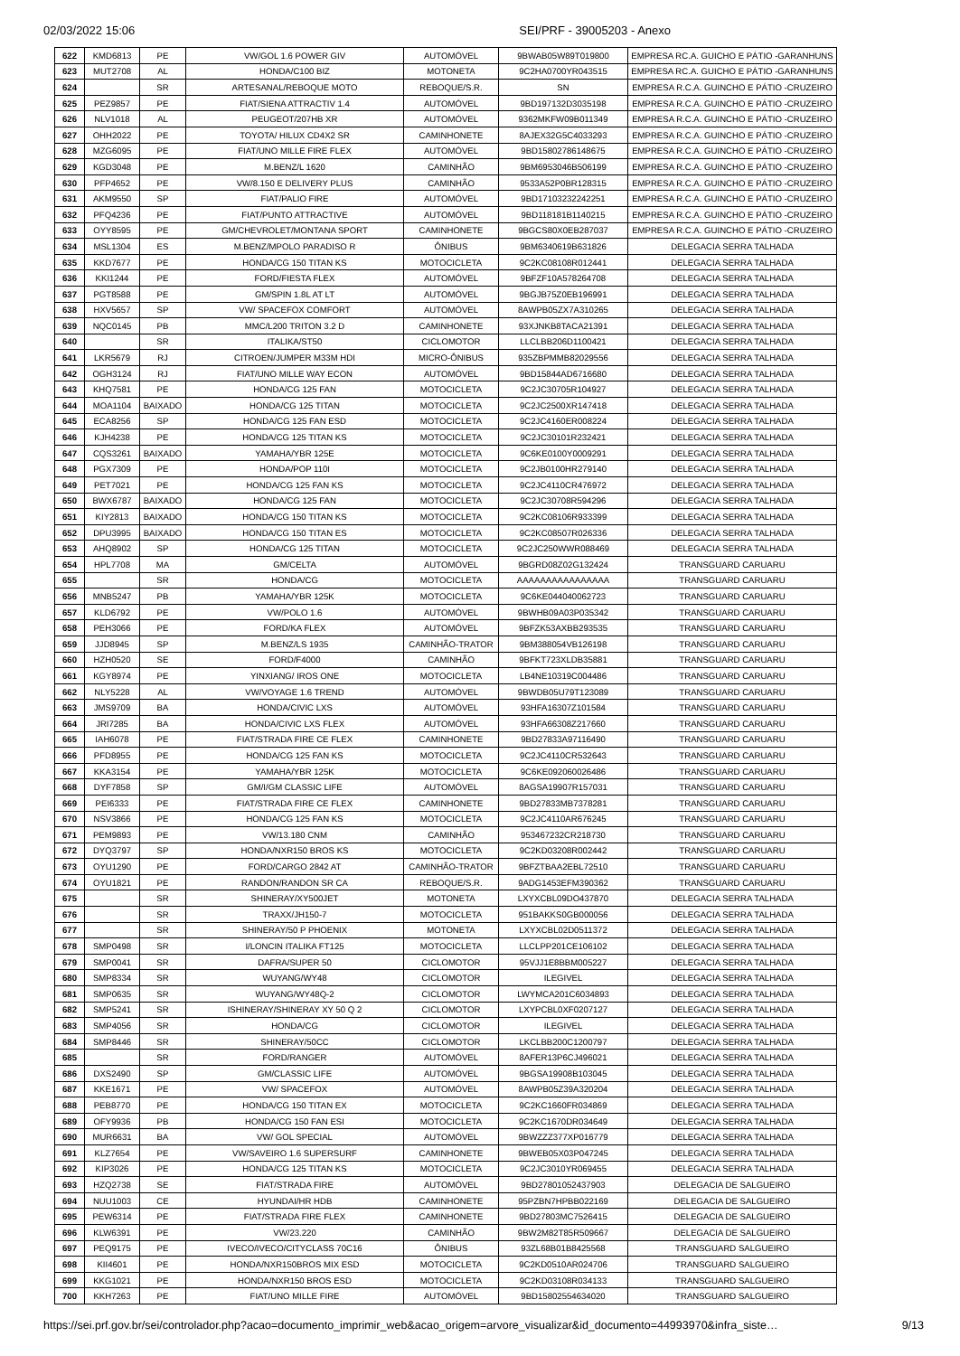02/03/2022 15:06 SEI/PRF - 39005203 - Anexo
| 622 | KMD6813 | PE | VW/GOL 1.6 POWER GIV | AUTOMÓVEL | 9BWAB05W89T019800 | EMPRESA RC.A. GUICHO E PÁTIO -GARANHUNS |
| 623 | MUT2708 | AL | HONDA/C100 BIZ | MOTONETA | 9C2HA0700YR043515 | EMPRESA RC.A. GUICHO E PÁTIO -GARANHUNS |
| 624 | | SR | ARTESANAL/REBOQUE MOTO | REBOQUE/S.R. | SN | EMPRESA R.C.A. GUINCHO E PÁTIO -CRUZEIRO |
| 625 | PEZ9857 | PE | FIAT/SIENA ATTRACTIV 1.4 | AUTOMÓVEL | 9BD197132D3035198 | EMPRESA R.C.A. GUINCHO E PÁTIO -CRUZEIRO |
| 626 | NLV1018 | AL | PEUGEOT/207HB XR | AUTOMÓVEL | 9362MKFW09B011349 | EMPRESA R.C.A. GUINCHO E PÁTIO -CRUZEIRO |
| 627 | OHH2022 | PE | TOYOTA/ HILUX CD4X2 SR | CAMINHONETE | 8AJEX32G5C4033293 | EMPRESA R.C.A. GUINCHO E PÁTIO -CRUZEIRO |
| 628 | MZG6095 | PE | FIAT/UNO MILLE FIRE FLEX | AUTOMÓVEL | 9BD15802786148675 | EMPRESA R.C.A. GUINCHO E PÁTIO -CRUZEIRO |
| 629 | KGD3048 | PE | M.BENZ/L 1620 | CAMINHÃO | 9BM6953046B506199 | EMPRESA R.C.A. GUINCHO E PÁTIO -CRUZEIRO |
| 630 | PFP4652 | PE | VW/8.150 E DELIVERY PLUS | CAMINHÃO | 9533A52P0BR128315 | EMPRESA R.C.A. GUINCHO E PÁTIO -CRUZEIRO |
| 631 | AKM9550 | SP | FIAT/PALIO FIRE | AUTOMÓVEL | 9BD17103232242251 | EMPRESA R.C.A. GUINCHO E PÁTIO -CRUZEIRO |
| 632 | PFQ4236 | PE | FIAT/PUNTO ATTRACTIVE | AUTOMÓVEL | 9BD118181B1140215 | EMPRESA R.C.A. GUINCHO E PÁTIO -CRUZEIRO |
| 633 | OYY8595 | PE | GM/CHEVROLET/MONTANA SPORT | CAMINHONETE | 9BGCS80X0EB287037 | EMPRESA R.C.A. GUINCHO E PÁTIO -CRUZEIRO |
| 634 | MSL1304 | ES | M.BENZ/MPOLO PARADISO R | ÔNIBUS | 9BM6340619B631826 | DELEGACIA SERRA TALHADA |
| 635 | KKD7677 | PE | HONDA/CG 150 TITAN KS | MOTOCICLETA | 9C2KC08108R012441 | DELEGACIA SERRA TALHADA |
| 636 | KKI1244 | PE | FORD/FIESTA FLEX | AUTOMÓVEL | 9BFZF10A578264708 | DELEGACIA SERRA TALHADA |
| 637 | PGT8588 | PE | GM/SPIN 1.8L AT LT | AUTOMÓVEL | 9BGJB75Z0EB196991 | DELEGACIA SERRA TALHADA |
| 638 | HXV5657 | SP | VW/ SPACEFOX COMFORT | AUTOMÓVEL | 8AWPB05ZX7A310265 | DELEGACIA SERRA TALHADA |
| 639 | NQC0145 | PB | MMC/L200 TRITON 3.2 D | CAMINHONETE | 93XJNKB8TACA21391 | DELEGACIA SERRA TALHADA |
| 640 | | SR | ITALIKA/ST50 | CICLOMOTOR | LLCLBB206D1100421 | DELEGACIA SERRA TALHADA |
| 641 | LKR5679 | RJ | CITROEN/JUMPER M33M HDI | MICRO-ÔNIBUS | 935ZBPMMB82029556 | DELEGACIA SERRA TALHADA |
| 642 | OGH3124 | RJ | FIAT/UNO MILLE WAY ECON | AUTOMÓVEL | 9BD15844AD6716680 | DELEGACIA SERRA TALHADA |
| 643 | KHQ7581 | PE | HONDA/CG 125 FAN | MOTOCICLETA | 9C2JC30705R104927 | DELEGACIA SERRA TALHADA |
| 644 | MOA1104 | BAIXADO | HONDA/CG 125 TITAN | MOTOCICLETA | 9C2JC2500XR147418 | DELEGACIA SERRA TALHADA |
| 645 | ECA8256 | SP | HONDA/CG 125 FAN ESD | MOTOCICLETA | 9C2JC4160ER008224 | DELEGACIA SERRA TALHADA |
| 646 | KJH4238 | PE | HONDA/CG 125 TITAN KS | MOTOCICLETA | 9C2JC30101R232421 | DELEGACIA SERRA TALHADA |
| 647 | CQS3261 | BAIXADO | YAMAHA/YBR 125E | MOTOCICLETA | 9C6KE0100Y0009291 | DELEGACIA SERRA TALHADA |
| 648 | PGX7309 | PE | HONDA/POP 110I | MOTOCICLETA | 9C2JB0100HR279140 | DELEGACIA SERRA TALHADA |
| 649 | PET7021 | PE | HONDA/CG 125 FAN KS | MOTOCICLETA | 9C2JC4110CR476972 | DELEGACIA SERRA TALHADA |
| 650 | BWX6787 | BAIXADO | HONDA/CG 125 FAN | MOTOCICLETA | 9C2JC30708R594296 | DELEGACIA SERRA TALHADA |
| 651 | KIY2813 | BAIXADO | HONDA/CG 150 TITAN KS | MOTOCICLETA | 9C2KC08106R933399 | DELEGACIA SERRA TALHADA |
| 652 | DPU3995 | BAIXADO | HONDA/CG 150 TITAN ES | MOTOCICLETA | 9C2KC08507R026336 | DELEGACIA SERRA TALHADA |
| 653 | AHQ8902 | SP | HONDA/CG 125 TITAN | MOTOCICLETA | 9C2JC250WWR088469 | DELEGACIA SERRA TALHADA |
| 654 | HPL7708 | MA | GM/CELTA | AUTOMÓVEL | 9BGRD08Z02G132424 | TRANSGUARD CARUARU |
| 655 | | SR | HONDA/CG | MOTOCICLETA | AAAAAAAAAAAAAAAA | TRANSGUARD CARUARU |
| 656 | MNB5247 | PB | YAMAHA/YBR 125K | MOTOCICLETA | 9C6KE044040062723 | TRANSGUARD CARUARU |
| 657 | KLD6792 | PE | VW/POLO 1.6 | AUTOMÓVEL | 9BWHB09A03P035342 | TRANSGUARD CARUARU |
| 658 | PEH3066 | PE | FORD/KA FLEX | AUTOMÓVEL | 9BFZK53AXBB293535 | TRANSGUARD CARUARU |
| 659 | JJD8945 | SP | M.BENZ/LS 1935 | CAMINHÃO-TRATOR | 9BM388054VB126198 | TRANSGUARD CARUARU |
| 660 | HZH0520 | SE | FORD/F4000 | CAMINHÃO | 9BFKT723XLDB35881 | TRANSGUARD CARUARU |
| 661 | KGY8974 | PE | YINXIANG/ IROS ONE | MOTOCICLETA | LB4NE10319C004486 | TRANSGUARD CARUARU |
| 662 | NLY5228 | AL | VW/VOYAGE 1.6 TREND | AUTOMÓVEL | 9BWDB05U79T123089 | TRANSGUARD CARUARU |
| 663 | JMS9709 | BA | HONDA/CIVIC LXS | AUTOMÓVEL | 93HFA16307Z101584 | TRANSGUARD CARUARU |
| 664 | JRI7285 | BA | HONDA/CIVIC LXS FLEX | AUTOMÓVEL | 93HFA66308Z217660 | TRANSGUARD CARUARU |
| 665 | IAH6078 | PE | FIAT/STRADA FIRE CE FLEX | CAMINHONETE | 9BD27833A97116490 | TRANSGUARD CARUARU |
| 666 | PFD8955 | PE | HONDA/CG 125 FAN KS | MOTOCICLETA | 9C2JC4110CR532643 | TRANSGUARD CARUARU |
| 667 | KKA3154 | PE | YAMAHA/YBR 125K | MOTOCICLETA | 9C6KE092060026486 | TRANSGUARD CARUARU |
| 668 | DYF7858 | SP | GM/I/GM CLASSIC LIFE | AUTOMÓVEL | 8AGSA19907R157031 | TRANSGUARD CARUARU |
| 669 | PEI6333 | PE | FIAT/STRADA FIRE CE FLEX | CAMINHONETE | 9BD27833MB7378281 | TRANSGUARD CARUARU |
| 670 | NSV3866 | PE | HONDA/CG 125 FAN KS | MOTOCICLETA | 9C2JC4110AR676245 | TRANSGUARD CARUARU |
| 671 | PEM9893 | PE | VW/13.180 CNM | CAMINHÃO | 953467232CR218730 | TRANSGUARD CARUARU |
| 672 | DYQ3797 | SP | HONDA/NXR150 BROS KS | MOTOCICLETA | 9C2KD03208R002442 | TRANSGUARD CARUARU |
| 673 | OYU1290 | PE | FORD/CARGO 2842 AT | CAMINHÃO-TRATOR | 9BFZTBAA2EBL72510 | TRANSGUARD CARUARU |
| 674 | OYU1821 | PE | RANDON/RANDON SR CA | REBOQUE/S.R. | 9ADG1453EFM390362 | TRANSGUARD CARUARU |
| 675 | | SR | SHINERAY/XY500JET | MOTONETA | LXYXCBL09DO437870 | DELEGACIA SERRA TALHADA |
| 676 | | SR | TRAXX/JH150-7 | MOTOCICLETA | 951BAKKS0GB000056 | DELEGACIA SERRA TALHADA |
| 677 | | SR | SHINERAY/50 P PHOENIX | MOTONETA | LXYXCBL02D0511372 | DELEGACIA SERRA TALHADA |
| 678 | SMP0498 | SR | I/LONCIN ITALIKA FT125 | MOTOCICLETA | LLCLPP201CE106102 | DELEGACIA SERRA TALHADA |
| 679 | SMP0041 | SR | DAFRA/SUPER 50 | CICLOMOTOR | 95VJJ1E8BBM005227 | DELEGACIA SERRA TALHADA |
| 680 | SMP8334 | SR | WUYANG/WY48 | CICLOMOTOR | ILEGIVEL | DELEGACIA SERRA TALHADA |
| 681 | SMP0635 | SR | WUYANG/WY48Q-2 | CICLOMOTOR | LWYMCA201C6034893 | DELEGACIA SERRA TALHADA |
| 682 | SMP5241 | SR | ISHINERAY/SHINERAY XY 50 Q 2 | CICLOMOTOR | LXYPCBL0XF0207127 | DELEGACIA SERRA TALHADA |
| 683 | SMP4056 | SR | HONDA/CG | CICLOMOTOR | ILEGIVEL | DELEGACIA SERRA TALHADA |
| 684 | SMP8446 | SR | SHINERAY/50CC | CICLOMOTOR | LKCLBB200C1200797 | DELEGACIA SERRA TALHADA |
| 685 | | SR | FORD/RANGER | AUTOMÓVEL | 8AFER13P6CJ496021 | DELEGACIA SERRA TALHADA |
| 686 | DXS2490 | SP | GM/CLASSIC LIFE | AUTOMÓVEL | 9BGSA19908B103045 | DELEGACIA SERRA TALHADA |
| 687 | KKE1671 | PE | VW/ SPACEFOX | AUTOMÓVEL | 8AWPB05Z39A320204 | DELEGACIA SERRA TALHADA |
| 688 | PEB8770 | PE | HONDA/CG 150 TITAN EX | MOTOCICLETA | 9C2KC1660FR034869 | DELEGACIA SERRA TALHADA |
| 689 | OFY9936 | PB | HONDA/CG 150 FAN ESI | MOTOCICLETA | 9C2KC1670DR034649 | DELEGACIA SERRA TALHADA |
| 690 | MUR6631 | BA | VW/ GOL SPECIAL | AUTOMÓVEL | 9BWZZZ377XP016779 | DELEGACIA SERRA TALHADA |
| 691 | KLZ7654 | PE | VW/SAVEIRO 1.6 SUPERSURF | CAMINHONETE | 9BWEB05X03P047245 | DELEGACIA SERRA TALHADA |
| 692 | KIP3026 | PE | HONDA/CG 125 TITAN KS | MOTOCICLETA | 9C2JC3010YR069455 | DELEGACIA SERRA TALHADA |
| 693 | HZQ2738 | SE | FIAT/STRADA FIRE | AUTOMÓVEL | 9BD27801052437903 | DELEGACIA DE SALGUEIRO |
| 694 | NUU1003 | CE | HYUNDAI/HR HDB | CAMINHONETE | 95PZBN7HPBB022169 | DELEGACIA DE SALGUEIRO |
| 695 | PEW6314 | PE | FIAT/STRADA FIRE FLEX | CAMINHONETE | 9BD27803MC7526415 | DELEGACIA DE SALGUEIRO |
| 696 | KLW6391 | PE | VW/23.220 | CAMINHÃO | 9BW2M82T85R509667 | DELEGACIA DE SALGUEIRO |
| 697 | PEQ9175 | PE | IVECO/IVECO/CITYCLASS 70C16 | ÔNIBUS | 93ZL68B01B8425568 | TRANSGUARD SALGUEIRO |
| 698 | KII4601 | PE | HONDA/NXR150BROS MIX ESD | MOTOCICLETA | 9C2KD0510AR024706 | TRANSGUARD SALGUEIRO |
| 699 | KKG1021 | PE | HONDA/NXR150 BROS ESD | MOTOCICLETA | 9C2KD03108R034133 | TRANSGUARD SALGUEIRO |
| 700 | KKH7263 | PE | FIAT/UNO MILLE FIRE | AUTOMÓVEL | 9BD15802554634020 | TRANSGUARD SALGUEIRO |
https://sei.prf.gov.br/sei/controlador.php?acao=documento_imprimir_web&acao_origem=arvore_visualizar&id_documento=44993970&infra_siste… 9/13